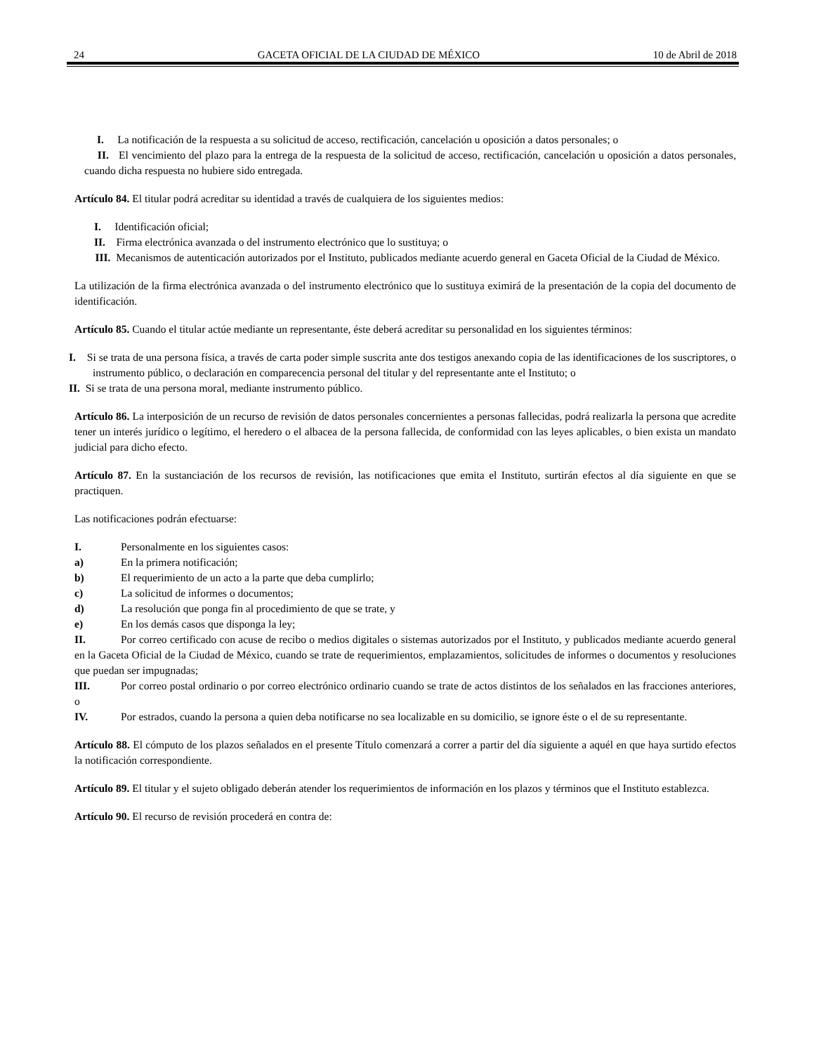24 GACETA OFICIAL DE LA CIUDAD DE MÉXICO 10 de Abril de 2018
I. La notificación de la respuesta a su solicitud de acceso, rectificación, cancelación u oposición a datos personales; o
II. El vencimiento del plazo para la entrega de la respuesta de la solicitud de acceso, rectificación, cancelación u oposición a datos personales, cuando dicha respuesta no hubiere sido entregada.
Artículo 84. El titular podrá acreditar su identidad a través de cualquiera de los siguientes medios:
I. Identificación oficial;
II. Firma electrónica avanzada o del instrumento electrónico que lo sustituya; o
III. Mecanismos de autenticación autorizados por el Instituto, publicados mediante acuerdo general en Gaceta Oficial de la Ciudad de México.
La utilización de la firma electrónica avanzada o del instrumento electrónico que lo sustituya eximirá de la presentación de la copia del documento de identificación.
Artículo 85. Cuando el titular actúe mediante un representante, éste deberá acreditar su personalidad en los siguientes términos:
I. Si se trata de una persona física, a través de carta poder simple suscrita ante dos testigos anexando copia de las identificaciones de los suscriptores, o instrumento público, o declaración en comparecencia personal del titular y del representante ante el Instituto; o
II. Si se trata de una persona moral, mediante instrumento público.
Artículo 86. La interposición de un recurso de revisión de datos personales concernientes a personas fallecidas, podrá realizarla la persona que acredite tener un interés jurídico o legítimo, el heredero o el albacea de la persona fallecida, de conformidad con las leyes aplicables, o bien exista un mandato judicial para dicho efecto.
Artículo 87. En la sustanciación de los recursos de revisión, las notificaciones que emita el Instituto, surtirán efectos al día siguiente en que se practiquen.
Las notificaciones podrán efectuarse:
I. Personalmente en los siguientes casos:
a) En la primera notificación;
b) El requerimiento de un acto a la parte que deba cumplirlo;
c) La solicitud de informes o documentos;
d) La resolución que ponga fin al procedimiento de que se trate, y
e) En los demás casos que disponga la ley;
II. Por correo certificado con acuse de recibo o medios digitales o sistemas autorizados por el Instituto, y publicados mediante acuerdo general en la Gaceta Oficial de la Ciudad de México, cuando se trate de requerimientos, emplazamientos, solicitudes de informes o documentos y resoluciones que puedan ser impugnadas;
III. Por correo postal ordinario o por correo electrónico ordinario cuando se trate de actos distintos de los señalados en las fracciones anteriores, o
IV. Por estrados, cuando la persona a quien deba notificarse no sea localizable en su domicilio, se ignore éste o el de su representante.
Artículo 88. El cómputo de los plazos señalados en el presente Título comenzará a correr a partir del día siguiente a aquél en que haya surtido efectos la notificación correspondiente.
Artículo 89. El titular y el sujeto obligado deberán atender los requerimientos de información en los plazos y términos que el Instituto establezca.
Artículo 90. El recurso de revisión procederá en contra de: